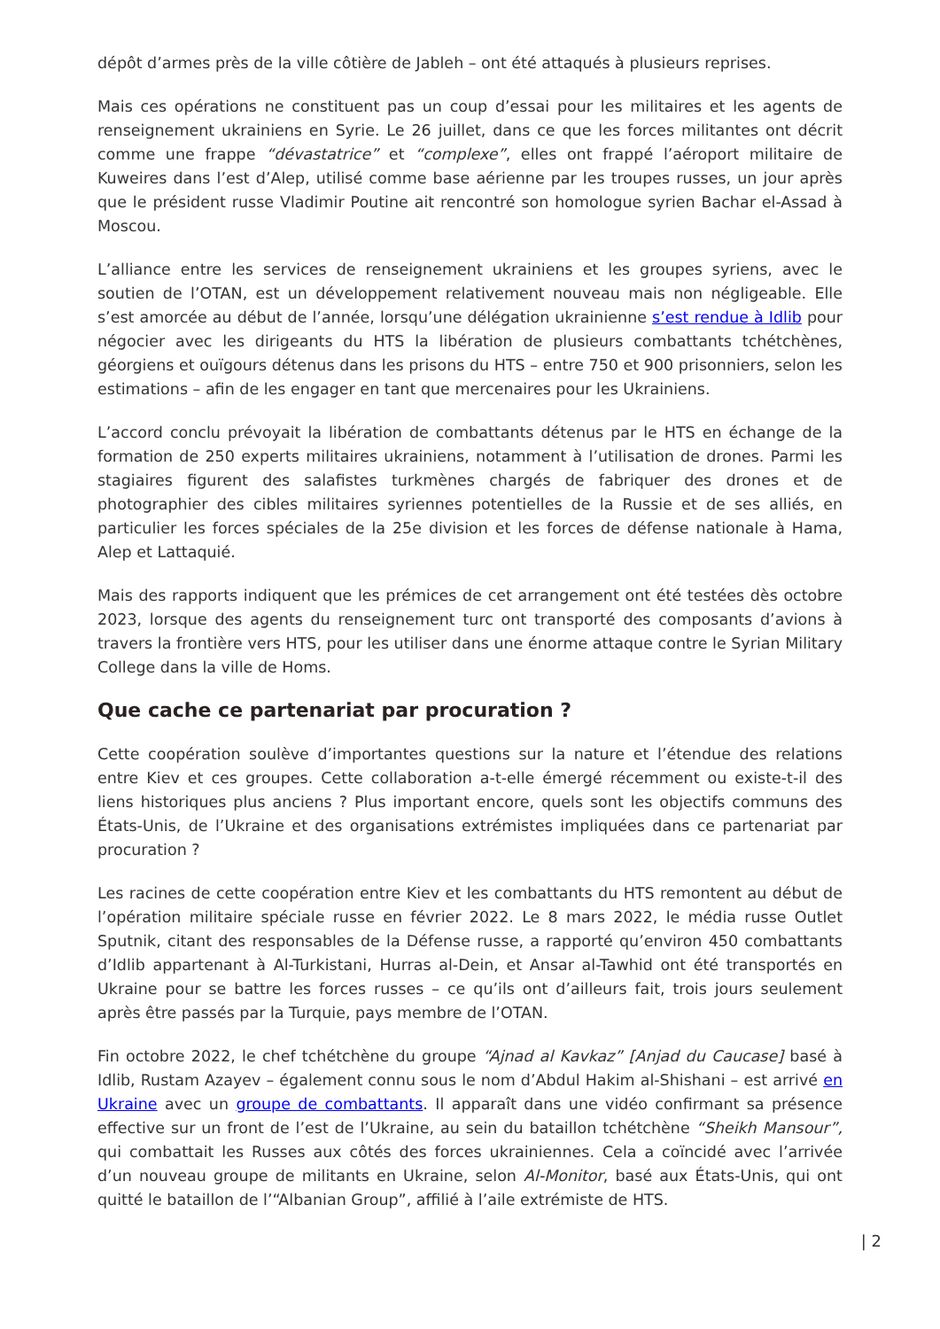dépôt d’armes près de la ville côtière de Jableh – ont été attaqués à plusieurs reprises.
Mais ces opérations ne constituent pas un coup d’essai pour les militaires et les agents de renseignement ukrainiens en Syrie. Le 26 juillet, dans ce que les forces militantes ont décrit comme une frappe “dévastatrice” et “complexe”, elles ont frappé l’aéroport militaire de Kuweires dans l’est d’Alep, utilisé comme base aérienne par les troupes russes, un jour après que le président russe Vladimir Poutine ait rencontré son homologue syrien Bachar el-Assad à Moscou.
L’alliance entre les services de renseignement ukrainiens et les groupes syriens, avec le soutien de l’OTAN, est un développement relativement nouveau mais non négligeable. Elle s’est amorcée au début de l’année, lorsqu’une délégation ukrainienne s’est rendue à Idlib pour négocier avec les dirigeants du HTS la libération de plusieurs combattants tchétchènes, géorgiens et ouïgours détenus dans les prisons du HTS – entre 750 et 900 prisonniers, selon les estimations – afin de les engager en tant que mercenaires pour les Ukrainiens.
L’accord conclu prévoyait la libération de combattants détenus par le HTS en échange de la formation de 250 experts militaires ukrainiens, notamment à l’utilisation de drones. Parmi les stagiaires figurent des salafistes turkmènes chargés de fabriquer des drones et de photographier des cibles militaires syriennes potentielles de la Russie et de ses alliés, en particulier les forces spéciales de la 25e division et les forces de défense nationale à Hama, Alep et Lattaquié.
Mais des rapports indiquent que les prémices de cet arrangement ont été testées dès octobre 2023, lorsque des agents du renseignement turc ont transporté des composants d’avions à travers la frontière vers HTS, pour les utiliser dans une énorme attaque contre le Syrian Military College dans la ville de Homs.
Que cache ce partenariat par procuration ?
Cette coopération soulève d’importantes questions sur la nature et l’étendue des relations entre Kiev et ces groupes. Cette collaboration a-t-elle émergé récemment ou existe-t-il des liens historiques plus anciens ? Plus important encore, quels sont les objectifs communs des États-Unis, de l’Ukraine et des organisations extrémistes impliquées dans ce partenariat par procuration ?
Les racines de cette coopération entre Kiev et les combattants du HTS remontent au début de l’opération militaire spéciale russe en février 2022. Le 8 mars 2022, le média russe Outlet Sputnik, citant des responsables de la Défense russe, a rapporté qu’environ 450 combattants d’Idlib appartenant à Al-Turkistani, Hurras al-Dein, et Ansar al-Tawhid ont été transportés en Ukraine pour se battre les forces russes – ce qu’ils ont d’ailleurs fait, trois jours seulement après être passés par la Turquie, pays membre de l’OTAN.
Fin octobre 2022, le chef tchétchène du groupe “Ajnad al Kavkaz” [Anjad du Caucase] basé à Idlib, Rustam Azayev – également connu sous le nom d’Abdul Hakim al-Shishani – est arrivé en Ukraine avec un groupe de combattants. Il apparaît dans une vidéo confirmant sa présence effective sur un front de l’est de l’Ukraine, au sein du bataillon tchétchène “Sheikh Mansour”, qui combattait les Russes aux côtés des forces ukrainiennes. Cela a coïncidé avec l’arrivée d’un nouveau groupe de militants en Ukraine, selon Al-Monitor, basé aux États-Unis, qui ont quitté le bataillon de l’“Albanian Group”, affilié à l’aile extrémiste de HTS.
| 2